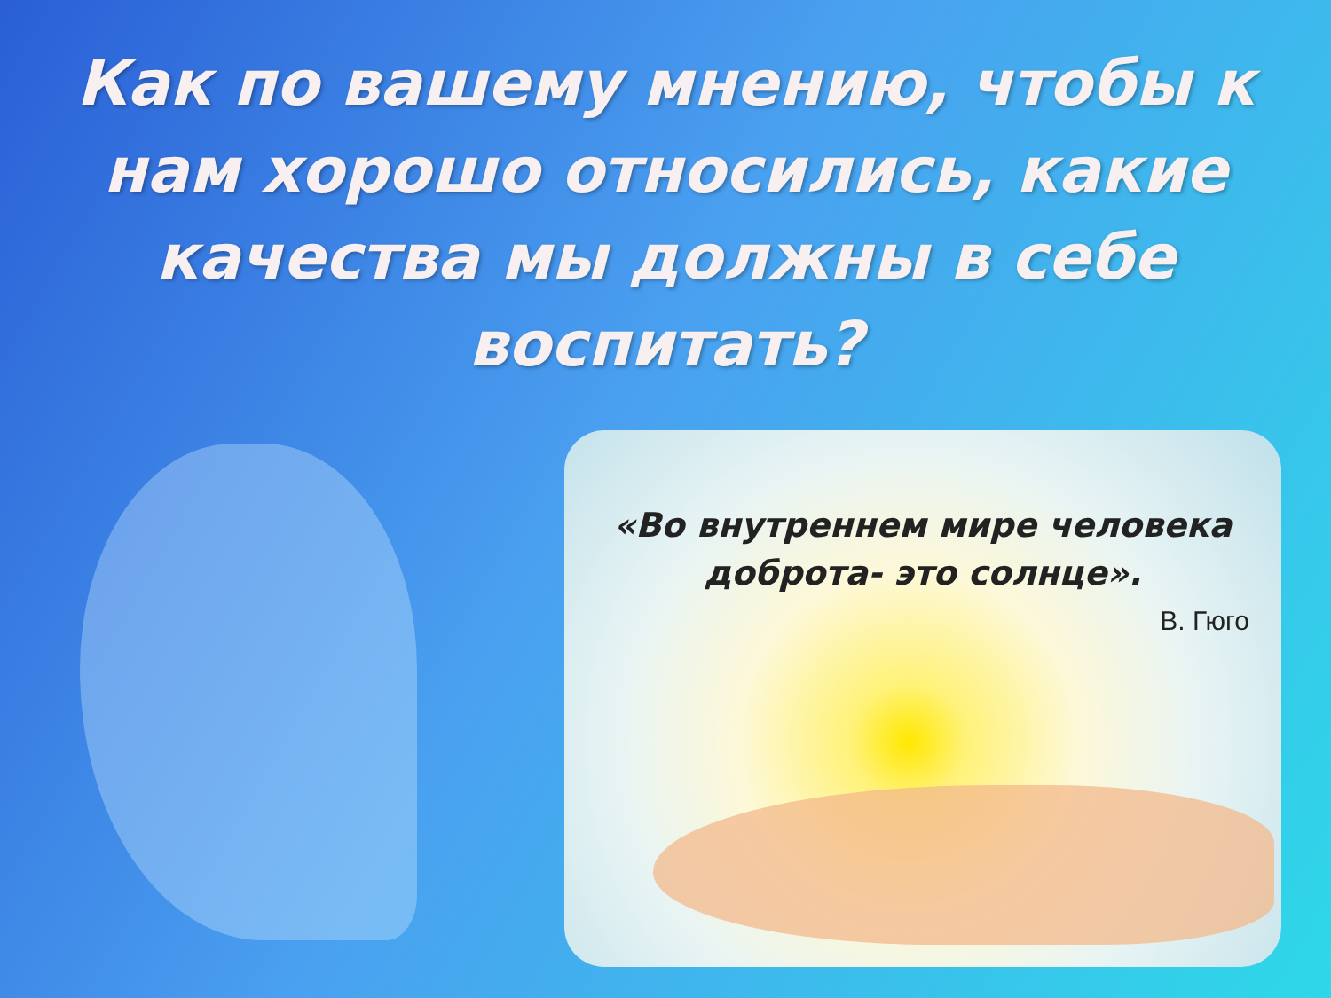Как по вашему мнению, чтобы к нам хорошо относились, какие качества мы должны в себе воспитать?
«Во внутреннем мире человека доброта- это солнце».
В. Гюго